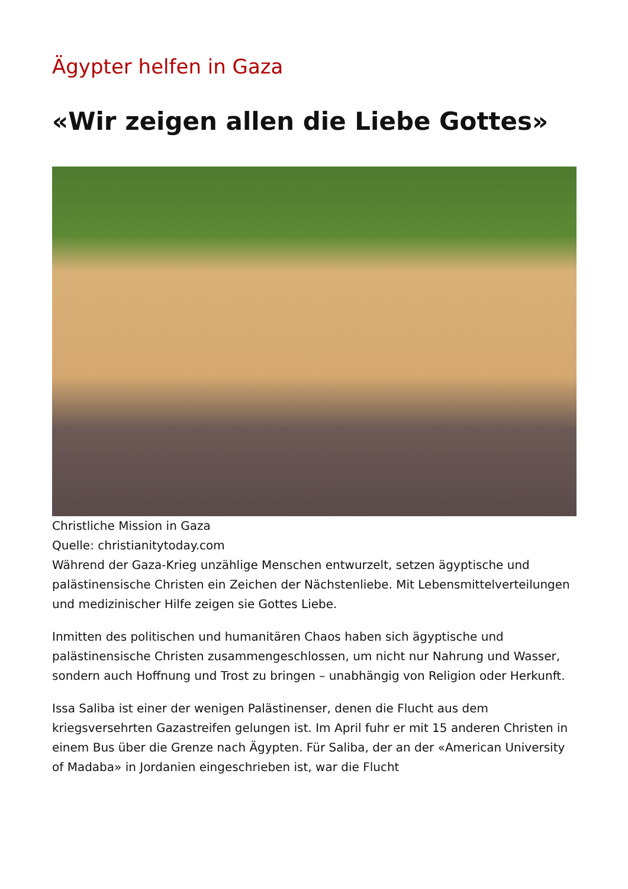Ägypter helfen in Gaza
«Wir zeigen allen die Liebe Gottes»
Christliche Mission in Gaza
Quelle: christianitytoday.com
Während der Gaza-Krieg unzählige Menschen entwurzelt, setzen ägyptische und palästinensische Christen ein Zeichen der Nächstenliebe. Mit Lebensmittelverteilungen und medizinischer Hilfe zeigen sie Gottes Liebe.
Inmitten des politischen und humanitären Chaos haben sich ägyptische und palästinensische Christen zusammengeschlossen, um nicht nur Nahrung und Wasser, sondern auch Hoffnung und Trost zu bringen – unabhängig von Religion oder Herkunft.
Issa Saliba ist einer der wenigen Palästinenser, denen die Flucht aus dem kriegsversehrten Gazastreifen gelungen ist. Im April fuhr er mit 15 anderen Christen in einem Bus über die Grenze nach Ägypten. Für Saliba, der an der «American University of Madaba» in Jordanien eingeschrieben ist, war die Flucht